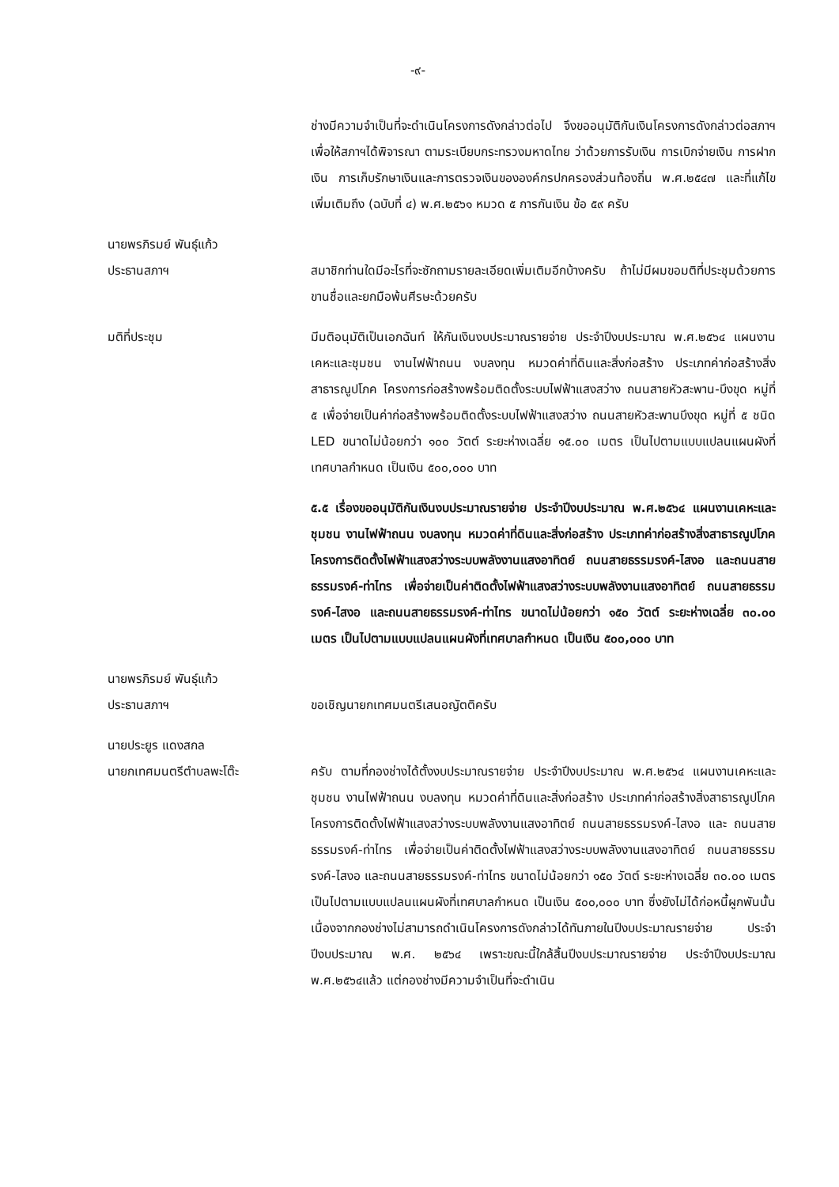-๙-
ช่างมีความจำเป็นที่จะดำเนินโครงการดังกล่าวต่อไป จึงขออนุมัติกันเงินโครงการดังกล่าวต่อสภาฯ เพื่อให้สภาฯได้พิจารณา ตามระเบียบกระทรวงมหาดไทย ว่าด้วยการรับเงิน การเบิกจ่ายเงิน การฝากเงิน การเก็บรักษาเงินและการตรวจเงินขององค์กรปกครองส่วนท้องถิ่น พ.ศ.๒๕๔๗ และที่แก้ไขเพิ่มเติมถึง (ฉบับที่ ๔) พ.ศ.๒๕๖๑ หมวด ๕ การกันเงิน ข้อ ๕๙ ครับ
นายพรภิรมย์ พันธุ์แก้ว
ประธานสภาฯ
สมาชิกท่านใดมีอะไรที่จะซักถามรายละเอียดเพิ่มเติมอีกบ้างครับ ถ้าไม่มีผมขอมติที่ประชุมด้วยการขานชื่อและยกมือพ้นศีรษะด้วยครับ
มติที่ประชุม มีมติอนุมัติเป็นเอกฉันท์ ให้กันเงินงบประมาณรายจ่าย ประจำปีงบประมาณ พ.ศ.๒๕๖๔ แผนงานเคหะและชุมชน งานไฟฟ้าถนน งบลงทุน หมวดค่าที่ดินและสิ่งก่อสร้าง ประเภทค่าก่อสร้างสิ่งสาธารณูปโภค โครงการก่อสร้างพร้อมติดตั้งระบบไฟฟ้าแสงสว่าง ถนนสายหัวสะพาน-บึงขุด หมู่ที่ ๕ เพื่อจ่ายเป็นค่าก่อสร้างพร้อมติดตั้งระบบไฟฟ้าแสงสว่าง ถนนสายหัวสะพานบึงขุด หมู่ที่ ๕ ชนิด LED ขนาดไม่น้อยกว่า ๑๐๐ วัตต์ ระยะห่างเฉลี่ย ๑๕.๐๐ เมตร เป็นไปตามแบบแปลนแผนผังที่เทศบาลกำหนด เป็นเงิน ๕๐๐,๐๐๐ บาท
๕.๕ เรื่องขออนุมัติกันเงินงบประมาณรายจ่าย ประจำปีงบประมาณ พ.ศ.๒๕๖๔ แผนงานเคหะและชุมชน งานไฟฟ้าถนน งบลงทุน หมวดค่าที่ดินและสิ่งก่อสร้าง ประเภทค่าก่อสร้างสิ่งสาธารณูปโภค โครงการติดตั้งไฟฟ้าแสงสว่างระบบพลังงานแสงอาทิตย์ ถนนสายธรรมรงค์-ไสงอ และถนนสายธรรมรงค์-ท่าไทร เพื่อจ่ายเป็นค่าติดตั้งไฟฟ้าแสงสว่างระบบพลังงานแสงอาทิตย์ ถนนสายธรรมรงค์-ไสงอ และถนนสายธรรมรงค์-ท่าไทร ขนาดไม่น้อยกว่า ๑๕๐ วัตต์ ระยะห่างเฉลี่ย ๓๐.๐๐ เมตร เป็นไปตามแบบแปลนแผนผังที่เทศบาลกำหนด เป็นเงิน ๕๐๐,๐๐๐ บาท
นายพรภิรมย์ พันธุ์แก้ว
ประธานสภาฯ
ขอเชิญนายกเทศมนตรีเสนอญัตติครับ
นายประยูร แดงสกล
นายกเทศมนตรีตำบลพะโต๊ะ
ครับ ตามที่กองช่างได้ตั้งงบประมาณรายจ่าย ประจำปีงบประมาณ พ.ศ.๒๕๖๔ แผนงานเคหะและชุมชน งานไฟฟ้าถนน งบลงทุน หมวดค่าที่ดินและสิ่งก่อสร้าง ประเภทค่าก่อสร้างสิ่งสาธารณูปโภค โครงการติดตั้งไฟฟ้าแสงสว่างระบบพลังงานแสงอาทิตย์ ถนนสายธรรมรงค์-ไสงอ และ ถนนสายธรรมรงค์-ท่าไทร เพื่อจ่ายเป็นค่าติดตั้งไฟฟ้าแสงสว่างระบบพลังงานแสงอาทิตย์ ถนนสายธรรมรงค์-ไสงอ และถนนสายธรรมรงค์-ท่าไทร ขนาดไม่น้อยกว่า ๑๕๐ วัตต์ ระยะห่างเฉลี่ย ๓๐.๐๐ เมตร เป็นไปตามแบบแปลนแผนผังที่เทศบาลกำหนด เป็นเงิน ๕๐๐,๐๐๐ บาท ซึ่งยังไม่ได้ก่อหนี้ผูกพันนั้น เนื่องจากกองช่างไม่สามารถดำเนินโครงการดังกล่าวได้ทันภายในปีงบประมาณรายจ่าย ประจำปีงบประมาณ พ.ศ. ๒๕๖๔ เพราะขณะนี้ใกล้สิ้นปีงบประมาณรายจ่าย ประจำปีงบประมาณ พ.ศ.๒๕๖๔แล้ว แต่กองช่างมีความจำเป็นที่จะดำเนิน